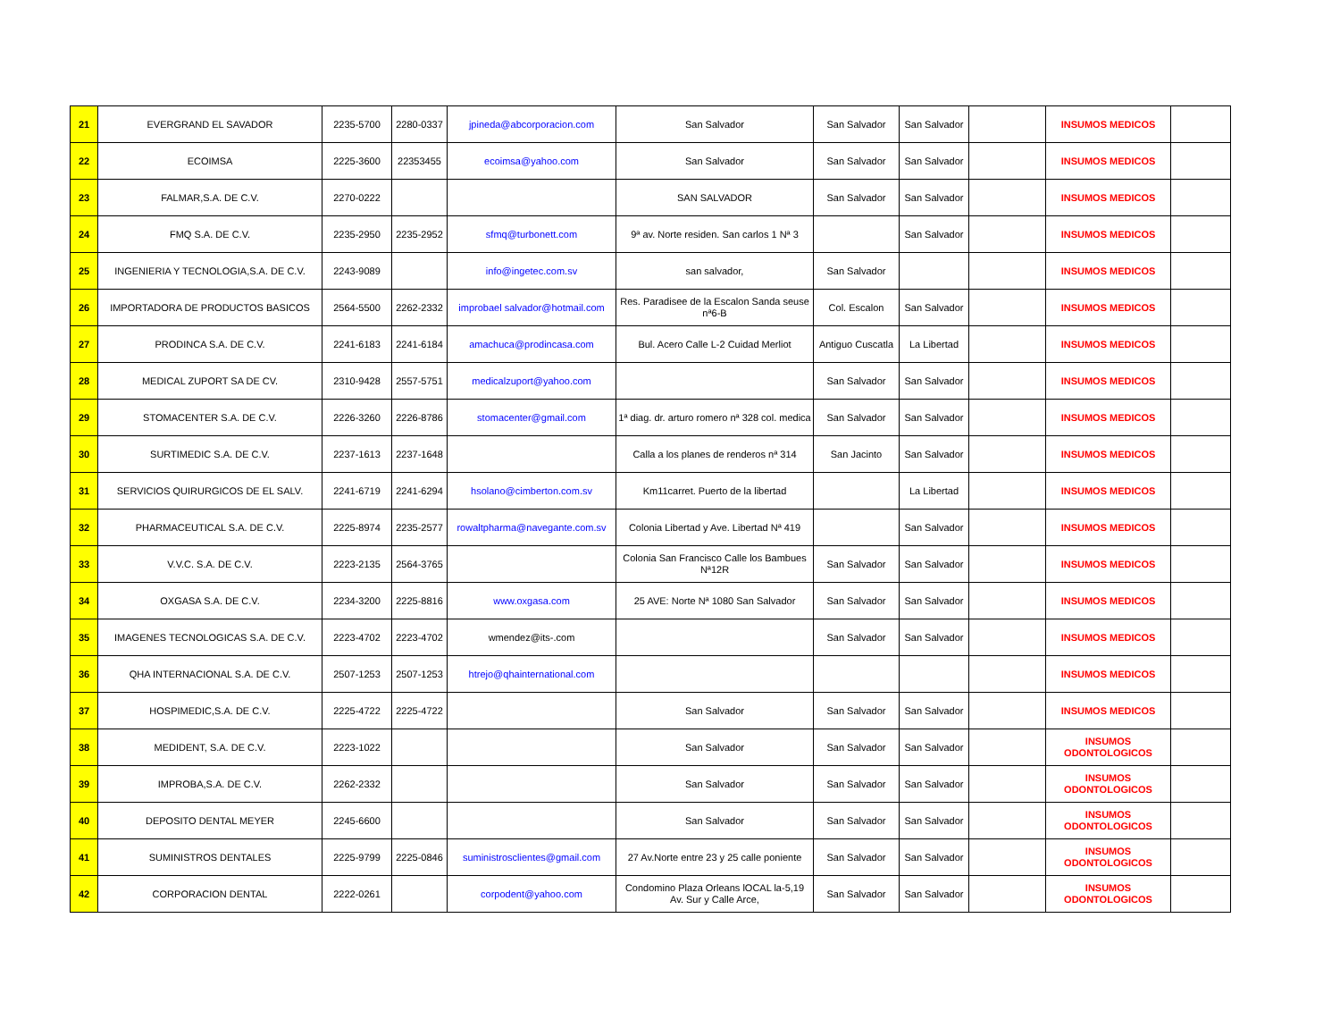| 21 | EVERGRAND EL SAVADOR | 2235-5700 | 2280-0337 | jpineda@abcorporacion.com | San Salvador | San Salvador | San Salvador | | INSUMOS MEDICOS | |
| 22 | ECOIMSA | 2225-3600 | 22353455 | ecoimsa@yahoo.com | San Salvador | San Salvador | San Salvador | | INSUMOS MEDICOS | |
| 23 | FALMAR,S.A. DE C.V. | 2270-0222 | | | SAN SALVADOR | San Salvador | San Salvador | | INSUMOS MEDICOS | |
| 24 | FMQ S.A. DE C.V. | 2235-2950 | 2235-2952 | sfmq@turbonett.com | 9ª av. Norte residen. San carlos 1 Nª 3 | | San Salvador | | INSUMOS MEDICOS | |
| 25 | INGENIERIA Y TECNOLOGIA,S.A. DE C.V. | 2243-9089 | | info@ingetec.com.sv | san salvador, | San Salvador | | | INSUMOS MEDICOS | |
| 26 | IMPORTADORA DE PRODUCTOS BASICOS | 2564-5500 | 2262-2332 | improbael salvador@hotmail.com | Res. Paradisee de la Escalon Sanda seuse nª6-B | Col. Escalon | San Salvador | | INSUMOS MEDICOS | |
| 27 | PRODINCA S.A. DE C.V. | 2241-6183 | 2241-6184 | amachuca@prodincasa.com | Bul. Acero Calle L-2 Cuidad Merliot | Antiguo Cuscatla | La Libertad | | INSUMOS MEDICOS | |
| 28 | MEDICAL ZUPORT SA DE CV. | 2310-9428 | 2557-5751 | medicalzuport@yahoo.com | | San Salvador | San Salvador | | INSUMOS MEDICOS | |
| 29 | STOMACENTER S.A. DE C.V. | 2226-3260 | 2226-8786 | stomacenter@gmail.com | 1ª diag. dr. arturo romero nª 328 col. medica | San Salvador | San Salvador | | INSUMOS MEDICOS | |
| 30 | SURTIMEDIC S.A. DE C.V. | 2237-1613 | 2237-1648 | | Calla a los planes de renderos nª 314 | San Jacinto | San Salvador | | INSUMOS MEDICOS | |
| 31 | SERVICIOS QUIRURGICOS DE EL SALV. | 2241-6719 | 2241-6294 | hsolano@cimberton.com.sv | Km11carret. Puerto de la libertad | | La Libertad | | INSUMOS MEDICOS | |
| 32 | PHARMACEUTICAL S.A. DE C.V. | 2225-8974 | 2235-2577 | rowaltpharma@navegante.com.sv | Colonia Libertad y Ave. Libertad Nª 419 | | San Salvador | | INSUMOS MEDICOS | |
| 33 | V.V.C. S.A. DE C.V. | 2223-2135 | 2564-3765 | | Colonia San Francisco Calle los Bambues Nª12R | San Salvador | San Salvador | | INSUMOS MEDICOS | |
| 34 | OXGASA S.A. DE C.V. | 2234-3200 | 2225-8816 | www.oxgasa.com | 25 AVE: Norte Nª 1080 San Salvador | San Salvador | San Salvador | | INSUMOS MEDICOS | |
| 35 | IMAGENES TECNOLOGICAS S.A. DE C.V. | 2223-4702 | 2223-4702 | wmendez@its-.com | | San Salvador | San Salvador | | INSUMOS MEDICOS | |
| 36 | QHA INTERNACIONAL S.A. DE C.V. | 2507-1253 | 2507-1253 | htrejo@qhainternational.com | | | | | INSUMOS MEDICOS | |
| 37 | HOSPIMEDIC,S.A. DE C.V. | 2225-4722 | 2225-4722 | | San Salvador | San Salvador | San Salvador | | INSUMOS MEDICOS | |
| 38 | MEDIDENT, S.A. DE C.V. | 2223-1022 | | | San Salvador | San Salvador | San Salvador | | INSUMOS ODONTOLOGICOS | |
| 39 | IMPROBA,S.A. DE C.V. | 2262-2332 | | | San Salvador | San Salvador | San Salvador | | INSUMOS ODONTOLOGICOS | |
| 40 | DEPOSITO DENTAL MEYER | 2245-6600 | | | San Salvador | San Salvador | San Salvador | | INSUMOS ODONTOLOGICOS | |
| 41 | SUMINISTROS DENTALES | 2225-9799 | 2225-0846 | suministrosclientes@gmail.com | 27 Av.Norte entre 23 y 25 calle poniente | San Salvador | San Salvador | | INSUMOS ODONTOLOGICOS | |
| 42 | CORPORACION DENTAL | 2222-0261 | | corpodent@yahoo.com | Condomino Plaza Orleans lOCAL la-5,19 Av. Sur y Calle Arce, | San Salvador | San Salvador | | INSUMOS ODONTOLOGICOS | |